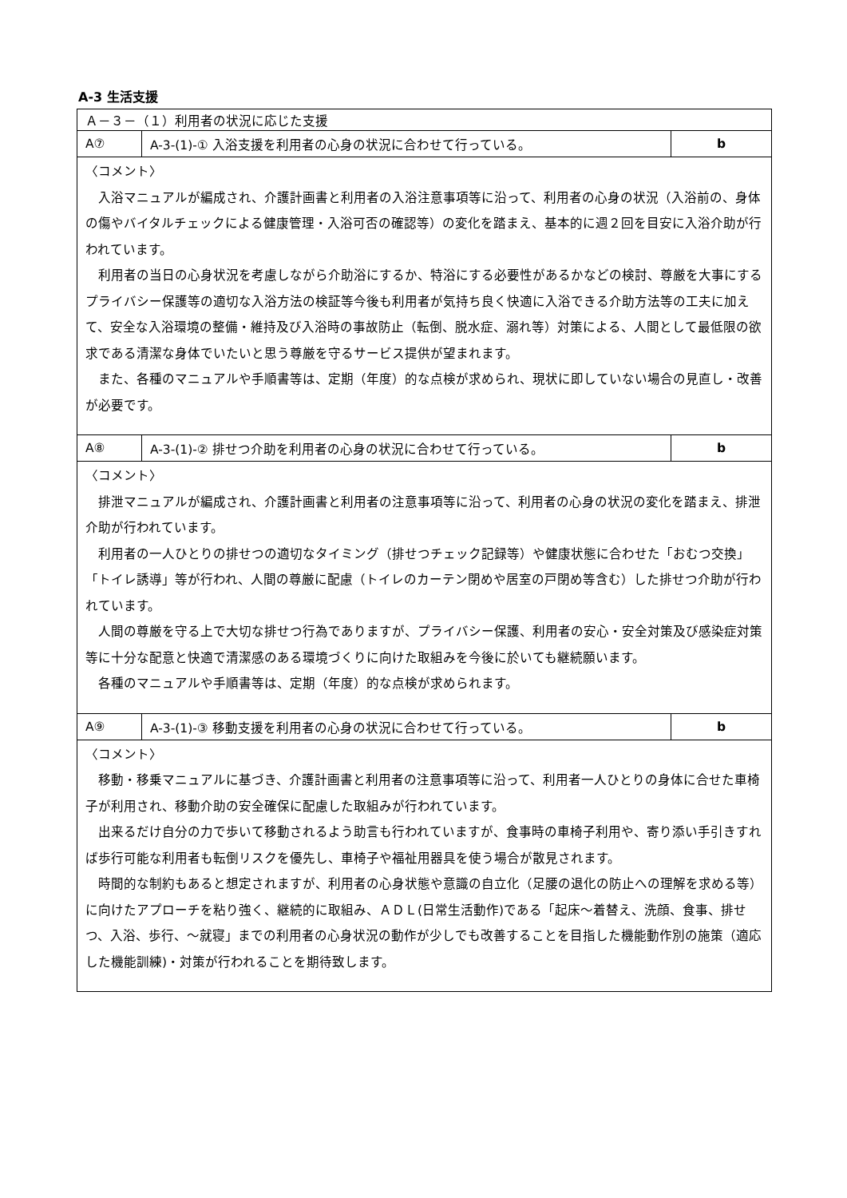A-3 生活支援
| Ａ－３－（１）利用者の状況に応じた支援 | | |
| A⑦ | A-3-(1)-① 入浴支援を利用者の心身の状況に合わせて行っている。 | b |
| 〈コメント〉 入浴マニュアルが編成され、介護計画書と利用者の入浴注意事項等に沿って、利用者の心身の状況（入浴前の、身体の傷やバイタルチェックによる健康管理・入浴可否の確認等）の変化を踏まえ、基本的に週２回を目安に入浴介助が行われています。 利用者の当日の心身状況を考慮しながら介助浴にするか、特浴にする必要性があるかなどの検討、尊厳を大事にするプライバシー保護等の適切な入浴方法の検証等今後も利用者が気持ち良く快適に入浴できる介助方法等の工夫に加えて、安全な入浴環境の整備・維持及び入浴時の事故防止（転倒、脱水症、溺れ等）対策による、人間として最低限の欲求である清潔な身体でいたいと思う尊厳を守るサービス提供が望まれます。 また、各種のマニュアルや手順書等は、定期（年度）的な点検が求められ、現状に即していない場合の見直し・改善が必要です。 | | |
| A⑧ | A-3-(1)-② 排せつ介助を利用者の心身の状況に合わせて行っている。 | b |
| 〈コメント〉 排泄マニュアルが編成され、介護計画書と利用者の注意事項等に沿って、利用者の心身の状況の変化を踏まえ、排泄介助が行われています。 利用者の一人ひとりの排せつの適切なタイミング（排せつチェック記録等）や健康状態に合わせた「おむつ交換」「トイレ誘導」等が行われ、人間の尊厳に配慮（トイレのカーテン閉めや居室の戸閉め等含む）した排せつ介助が行われています。 人間の尊厳を守る上で大切な排せつ行為でありますが、プライバシー保護、利用者の安心・安全対策及び感染症対策等に十分な配意と快適で清潔感のある環境づくりに向けた取組みを今後に於いても継続願います。 各種のマニュアルや手順書等は、定期（年度）的な点検が求められます。 | | |
| A⑨ | A-3-(1)-③ 移動支援を利用者の心身の状況に合わせて行っている。 | b |
| 〈コメント〉 移動・移乗マニュアルに基づき、介護計画書と利用者の注意事項等に沿って、利用者一人ひとりの身体に合せた車椅子が利用され、移動介助の安全確保に配慮した取組みが行われています。 出来るだけ自分の力で歩いて移動されるよう助言も行われていますが、食事時の車椅子利用や、寄り添い手引きすれば歩行可能な利用者も転倒リスクを優先し、車椅子や福祉用器具を使う場合が散見されます。 時間的な制約もあると想定されますが、利用者の心身状態や意識の自立化（足腰の退化の防止への理解を求める等）に向けたアプローチを粘り強く、継続的に取組み、ＡＤＬ(日常生活動作)である「起床～着替え、洗顔、食事、排せつ、入浴、歩行、～就寝」までの利用者の心身状況の動作が少しでも改善することを目指した機能動作別の施策（適応した機能訓練)・対策が行われることを期待致します。 | | |